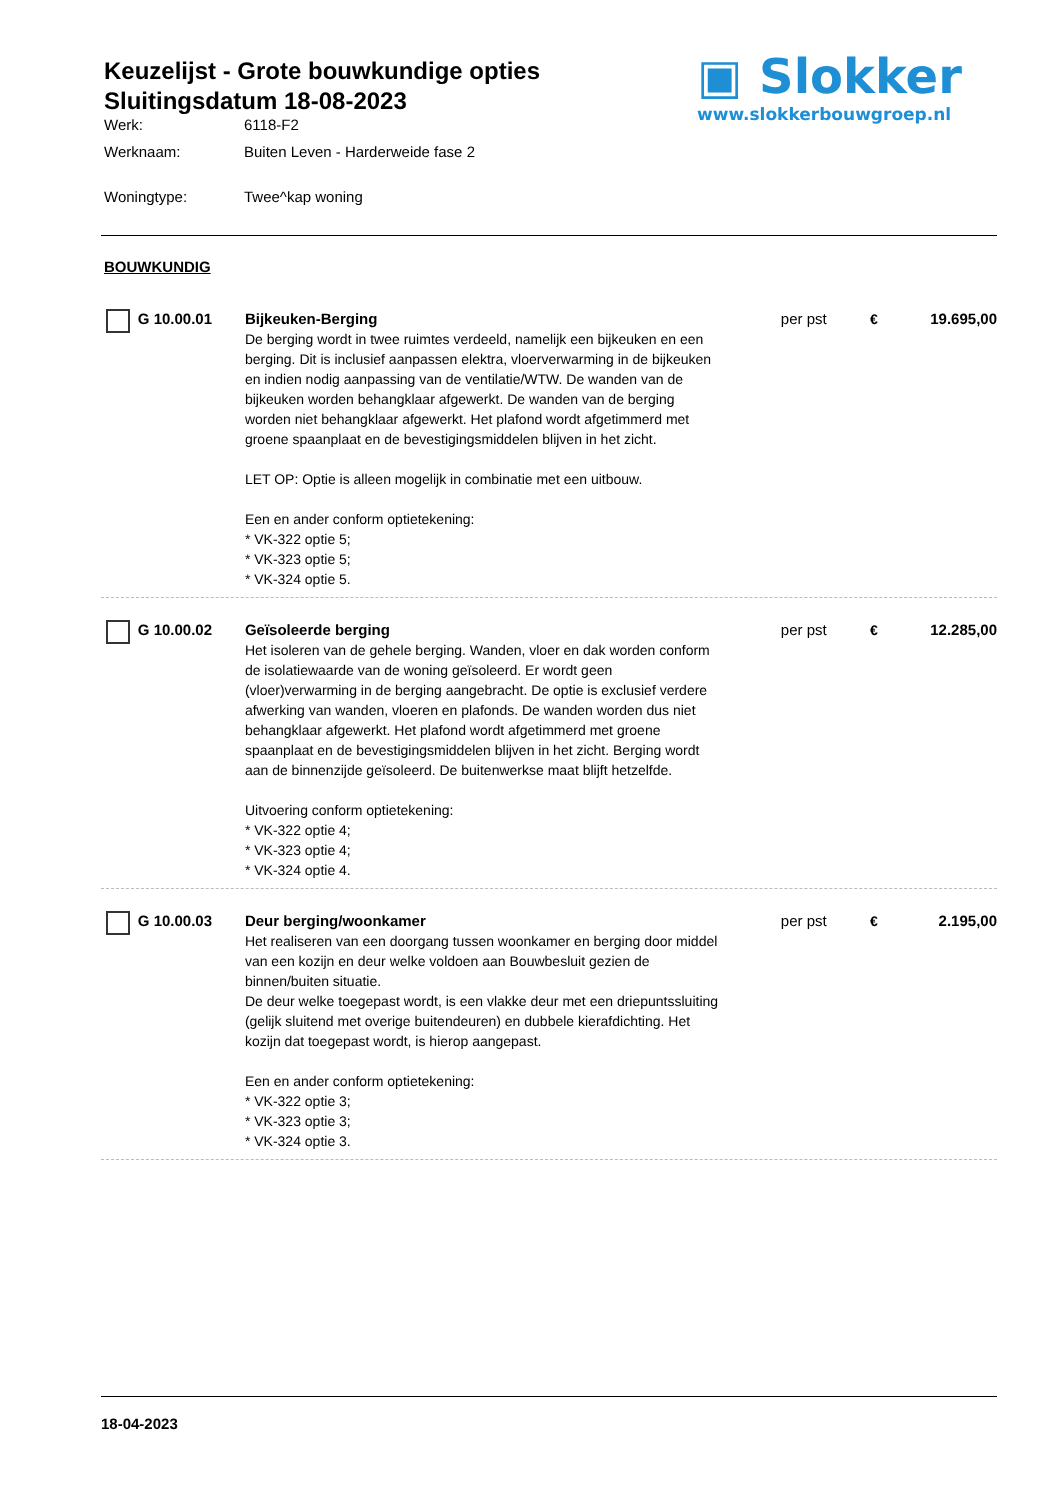Keuzelijst - Grote bouwkundige opties
Sluitingsdatum 18-08-2023
Werk: 6118-F2
Werknaam: Buiten Leven - Harderweide fase 2
Woningtype: Twee^kap woning
▣ Slokker
www.slokkerbouwgroep.nl
BOUWKUNDIG
G 10.00.01 Bijkeuken-Berging
De berging wordt in twee ruimtes verdeeld, namelijk een bijkeuken en een berging. Dit is inclusief aanpassen elektra, vloerverwarming in de bijkeuken en indien nodig aanpassing van de ventilatie/WTW. De wanden van de bijkeuken worden behangklaar afgewerkt. De wanden van de berging worden niet behangklaar afgewerkt. Het plafond wordt afgetimmerd met groene spaanplaat en de bevestigingsmiddelen blijven in het zicht.
LET OP: Optie is alleen mogelijk in combinatie met een uitbouw.
Een en ander conform optietekening:
* VK-322 optie 5;
* VK-323 optie 5;
* VK-324 optie 5.
per pst € 19.695,00
G 10.00.02 Geïsoleerde berging
Het isoleren van de gehele berging. Wanden, vloer en dak worden conform de isolatiewaarde van de woning geïsoleerd. Er wordt geen (vloer)verwarming in de berging aangebracht. De optie is exclusief verdere afwerking van wanden, vloeren en plafonds. De wanden worden dus niet behangklaar afgewerkt. Het plafond wordt afgetimmerd met groene spaanplaat en de bevestigingsmiddelen blijven in het zicht. Berging wordt aan de binnenzijde geïsoleerd. De buitenwerkse maat blijft hetzelfde.
Uitvoering conform optietekening:
* VK-322 optie 4;
* VK-323 optie 4;
* VK-324 optie 4.
per pst € 12.285,00
G 10.00.03 Deur berging/woonkamer
Het realiseren van een doorgang tussen woonkamer en berging door middel van een kozijn en deur welke voldoen aan Bouwbesluit gezien de binnen/buiten situatie.
De deur welke toegepast wordt, is een vlakke deur met een driepuntssluiting (gelijk sluitend met overige buitendeuren) en dubbele kierafdichting. Het kozijn dat toegepast wordt, is hierop aangepast.
Een en ander conform optietekening:
* VK-322 optie 3;
* VK-323 optie 3;
* VK-324 optie 3.
per pst € 2.195,00
18-04-2023